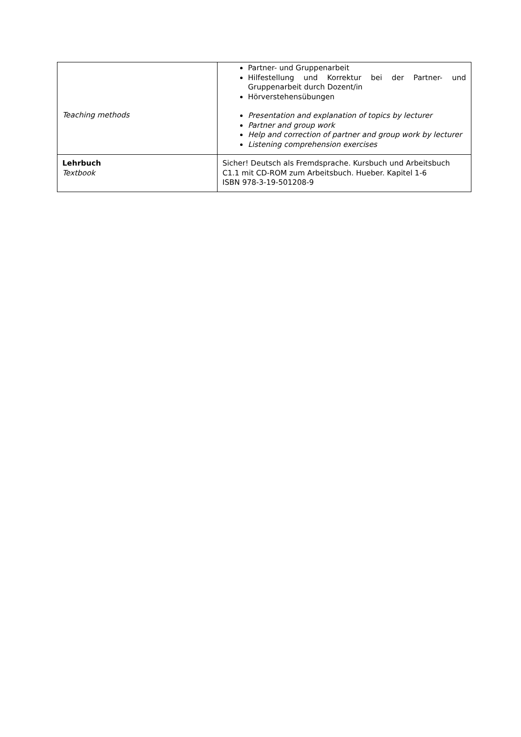| Teaching methods | Partner- und Gruppenarbeit Hilfestellung und Korrektur bei der Partner- und Gruppenarbeit durch Dozent/in Hörverstehensübungen Presentation and explanation of topics by lecturer Partner and group work Help and correction of partner and group work by lecturer Listening comprehension exercises |
| Lehrbuch Textbook | Sicher! Deutsch als Fremdsprache. Kursbuch und Arbeitsbuch C1.1 mit CD-ROM zum Arbeitsbuch. Hueber. Kapitel 1-6 ISBN 978-3-19-501208-9 |